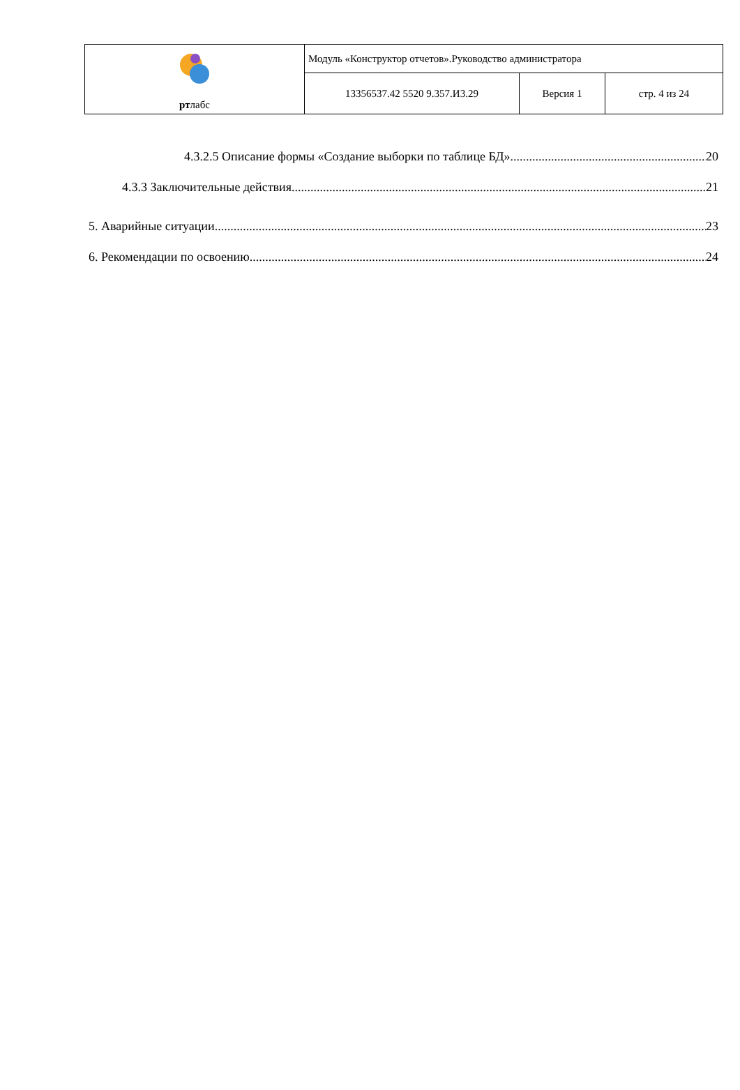| рт лабс | Модуль «Конструктор отчетов».Руководство администратора | | |
| | 13356537.42 5520 9.357.И3.29 | Версия 1 | стр. 4 из 24 |
4.3.2.5 Описание формы «Создание выборки по таблице БД» 20
4.3.3 Заключительные действия 21
5. Аварийные ситуации 23
6. Рекомендации по освоению 24